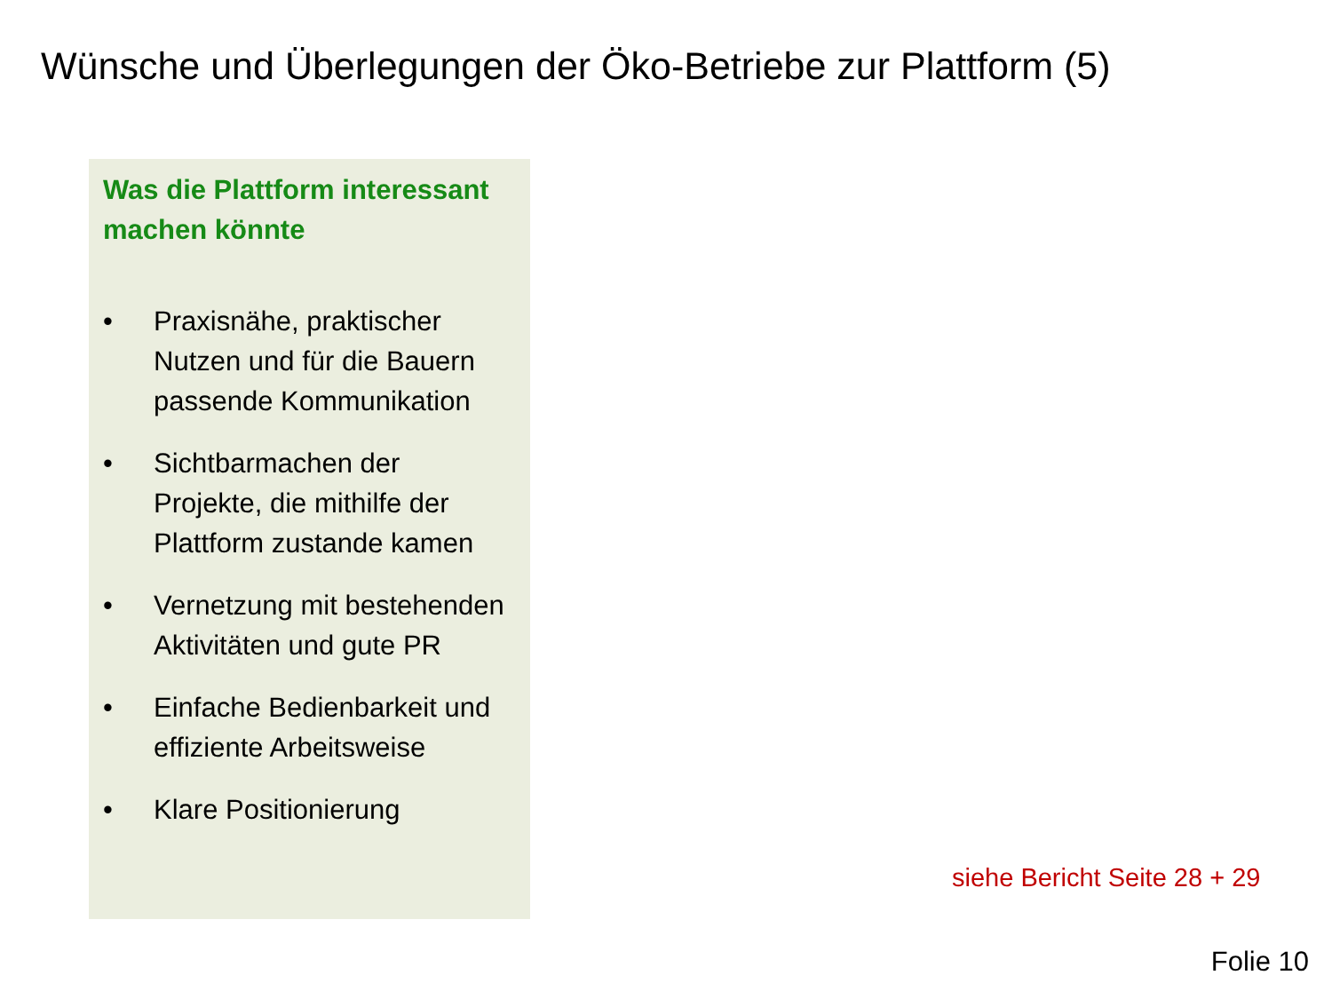Wünsche und Überlegungen der Öko-Betriebe zur Plattform (5)
Was die Plattform interessant machen könnte
• Praxisnähe, praktischer Nutzen und für die Bauern passende Kommunikation
• Sichtbarmachen der Projekte, die mithilfe der Plattform zustande kamen
• Vernetzung mit bestehenden Aktivitäten und gute PR
• Einfache Bedienbarkeit und effiziente Arbeitsweise
• Klare Positionierung
siehe Bericht Seite 28 + 29
Folie 10